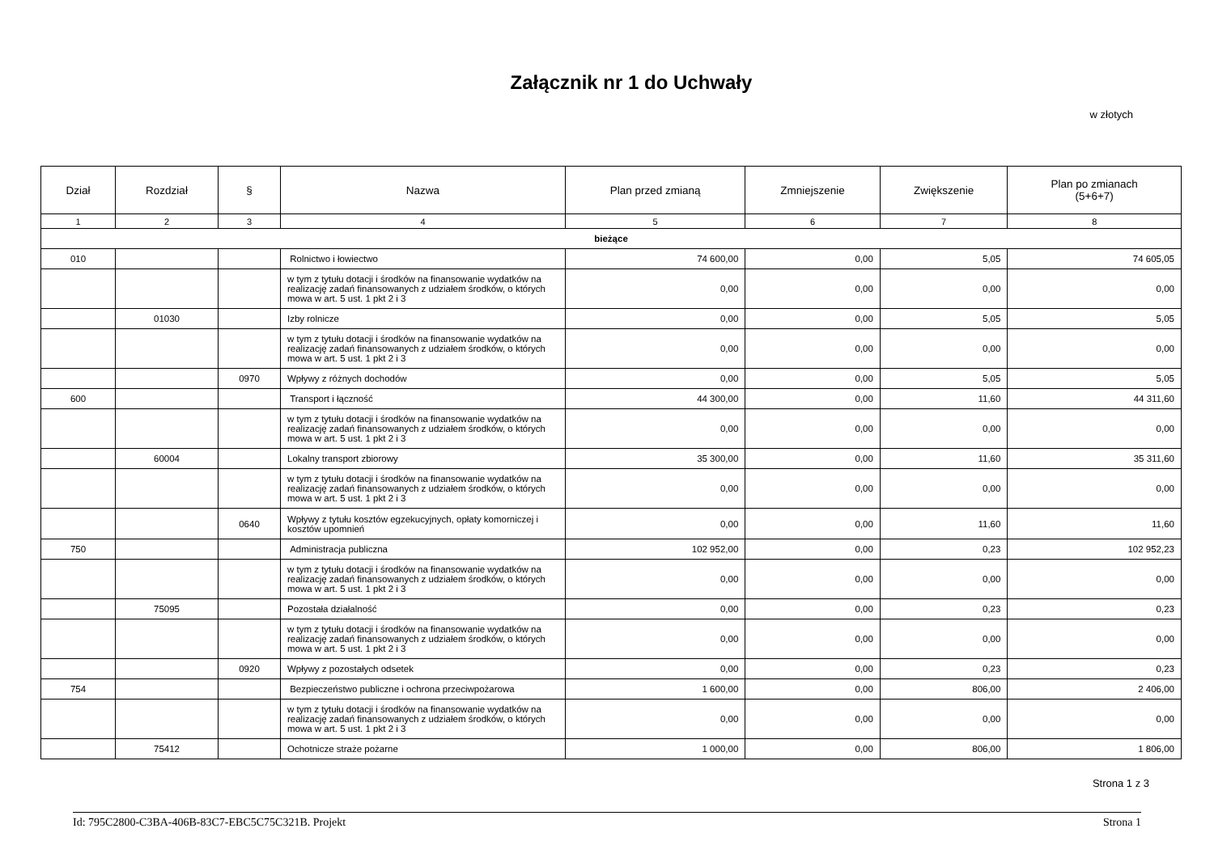Załącznik nr 1 do Uchwały
w złotych
| Dział | Rozdział | § | Nazwa | Plan przed zmianą | Zmniejszenie | Zwiększenie | Plan po zmianach (5+6+7) |
| --- | --- | --- | --- | --- | --- | --- | --- |
| 1 | 2 | 3 | 4 | 5 | 6 | 7 | 8 |
| bieżące | | | | | | | |
| 010 | | | Rolnictwo i łowiectwo | 74 600,00 | 0,00 | 5,05 | 74 605,05 |
| | | | w tym z tytułu dotacji i środków na finansowanie wydatków na realizację zadań finansowanych z udziałem środków, o których mowa w art. 5 ust. 1 pkt 2 i 3 | 0,00 | 0,00 | 0,00 | 0,00 |
| | 01030 | | Izby rolnicze | 0,00 | 0,00 | 5,05 | 5,05 |
| | | | w tym z tytułu dotacji i środków na finansowanie wydatków na realizację zadań finansowanych z udziałem środków, o których mowa w art. 5 ust. 1 pkt 2 i 3 | 0,00 | 0,00 | 0,00 | 0,00 |
| | | 0970 | Wpływy z różnych dochodów | 0,00 | 0,00 | 5,05 | 5,05 |
| 600 | | | Transport i łączność | 44 300,00 | 0,00 | 11,60 | 44 311,60 |
| | | | w tym z tytułu dotacji i środków na finansowanie wydatków na realizację zadań finansowanych z udziałem środków, o których mowa w art. 5 ust. 1 pkt 2 i 3 | 0,00 | 0,00 | 0,00 | 0,00 |
| | 60004 | | Lokalny transport zbiorowy | 35 300,00 | 0,00 | 11,60 | 35 311,60 |
| | | | w tym z tytułu dotacji i środków na finansowanie wydatków na realizację zadań finansowanych z udziałem środków, o których mowa w art. 5 ust. 1 pkt 2 i 3 | 0,00 | 0,00 | 0,00 | 0,00 |
| | | 0640 | Wpływy z tytułu kosztów egzekucyjnych, opłaty komorniczej i kosztów upomnień | 0,00 | 0,00 | 11,60 | 11,60 |
| 750 | | | Administracja publiczna | 102 952,00 | 0,00 | 0,23 | 102 952,23 |
| | | | w tym z tytułu dotacji i środków na finansowanie wydatków na realizację zadań finansowanych z udziałem środków, o których mowa w art. 5 ust. 1 pkt 2 i 3 | 0,00 | 0,00 | 0,00 | 0,00 |
| | 75095 | | Pozostała działalność | 0,00 | 0,00 | 0,23 | 0,23 |
| | | | w tym z tytułu dotacji i środków na finansowanie wydatków na realizację zadań finansowanych z udziałem środków, o których mowa w art. 5 ust. 1 pkt 2 i 3 | 0,00 | 0,00 | 0,00 | 0,00 |
| | | 0920 | Wpływy z pozostałych odsetek | 0,00 | 0,00 | 0,23 | 0,23 |
| 754 | | | Bezpieczeństwo publiczne i ochrona przeciwpożarowa | 1 600,00 | 0,00 | 806,00 | 2 406,00 |
| | | | w tym z tytułu dotacji i środków na finansowanie wydatków na realizację zadań finansowanych z udziałem środków, o których mowa w art. 5 ust. 1 pkt 2 i 3 | 0,00 | 0,00 | 0,00 | 0,00 |
| | 75412 | | Ochotnicze straże pożarne | 1 000,00 | 0,00 | 806,00 | 1 806,00 |
Strona 1 z 3
Id: 795C2800-C3BA-406B-83C7-EBC5C75C321B. Projekt Strona 1